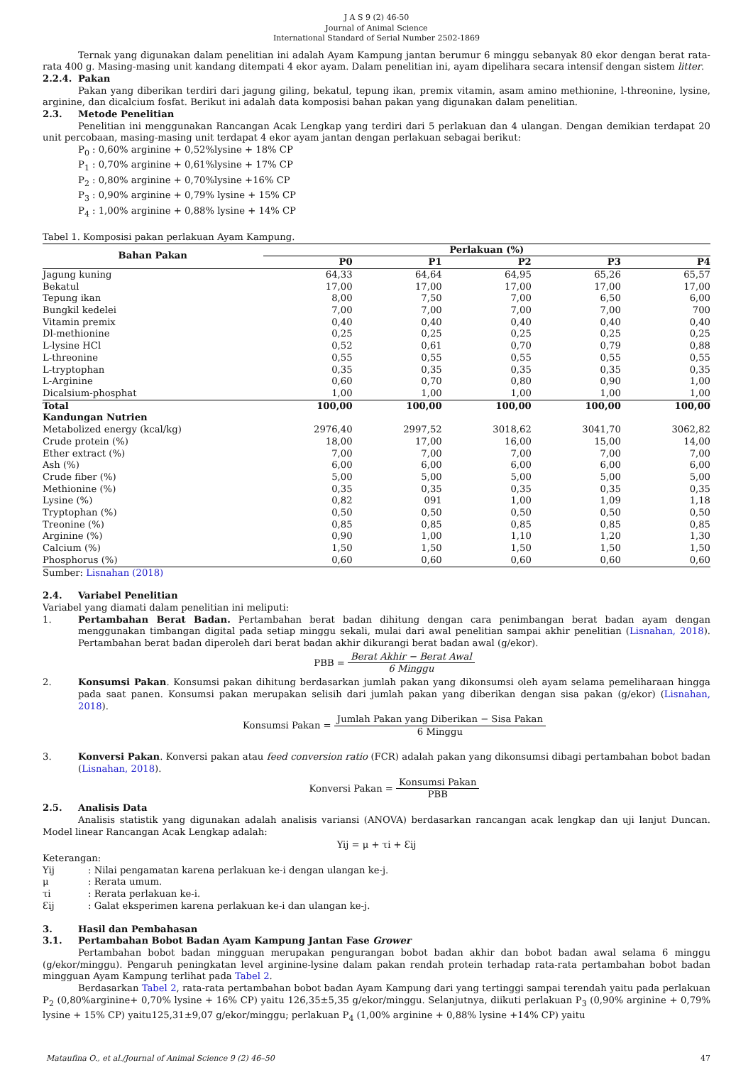J A S 9 (2) 46-50
Journal of Animal Science
International Standard of Serial Number 2502-1869
Ternak yang digunakan dalam penelitian ini adalah Ayam Kampung jantan berumur 6 minggu sebanyak 80 ekor dengan berat rata-rata 400 g. Masing-masing unit kandang ditempati 4 ekor ayam. Dalam penelitian ini, ayam dipelihara secara intensif dengan sistem litter.
2.2.4. Pakan
Pakan yang diberikan terdiri dari jagung giling, bekatul, tepung ikan, premix vitamin, asam amino methionine, l-threonine, lysine, arginine, dan dicalcium fosfat. Berikut ini adalah data komposisi bahan pakan yang digunakan dalam penelitian.
2.3. Metode Penelitian
Penelitian ini menggunakan Rancangan Acak Lengkap yang terdiri dari 5 perlakuan dan 4 ulangan. Dengan demikian terdapat 20 unit percobaan, masing-masing unit terdapat 4 ekor ayam jantan dengan perlakuan sebagai berikut:
P<sub>0</sub> : 0,60% arginine + 0,52%lysine + 18% CP
P<sub>1</sub> : 0,70% arginine + 0,61%lysine + 17% CP
P<sub>2</sub> : 0,80% arginine + 0,70%lysine +16% CP
P<sub>3</sub> : 0,90% arginine + 0,79% lysine + 15% CP
P<sub>4</sub> : 1,00% arginine + 0,88% lysine + 14% CP
Tabel 1. Komposisi pakan perlakuan Ayam Kampung.
| Bahan Pakan | Perlakuan (%) | | | | |
| --- | --- | --- | --- | --- | --- |
| | P0 | P1 | P2 | P3 | P4 |
| Jagung kuning | 64,33 | 64,64 | 64,95 | 65,26 | 65,57 |
| Bekatul | 17,00 | 17,00 | 17,00 | 17,00 | 17,00 |
| Tepung ikan | 8,00 | 7,50 | 7,00 | 6,50 | 6,00 |
| Bungkil kedelei | 7,00 | 7,00 | 7,00 | 7,00 | 700 |
| Vitamin premix | 0,40 | 0,40 | 0,40 | 0,40 | 0,40 |
| Dl-methionine | 0,25 | 0,25 | 0,25 | 0,25 | 0,25 |
| L-lysine HCl | 0,52 | 0,61 | 0,70 | 0,79 | 0,88 |
| L-threonine | 0,55 | 0,55 | 0,55 | 0,55 | 0,55 |
| L-tryptophan | 0,35 | 0,35 | 0,35 | 0,35 | 0,35 |
| L-Arginine | 0,60 | 0,70 | 0,80 | 0,90 | 1,00 |
| Dicalsium-phosphat | 1,00 | 1,00 | 1,00 | 1,00 | 1,00 |
| Total | 100,00 | 100,00 | 100,00 | 100,00 | 100,00 |
| Kandungan Nutrien | | | | | |
| Metabolized energy (kcal/kg) | 2976,40 | 2997,52 | 3018,62 | 3041,70 | 3062,82 |
| Crude protein (%) | 18,00 | 17,00 | 16,00 | 15,00 | 14,00 |
| Ether extract (%) | 7,00 | 7,00 | 7,00 | 7,00 | 7,00 |
| Ash (%) | 6,00 | 6,00 | 6,00 | 6,00 | 6,00 |
| Crude fiber (%) | 5,00 | 5,00 | 5,00 | 5,00 | 5,00 |
| Methionine (%) | 0,35 | 0,35 | 0,35 | 0,35 | 0,35 |
| Lysine (%) | 0,82 | 091 | 1,00 | 1,09 | 1,18 |
| Tryptophan (%) | 0,50 | 0,50 | 0,50 | 0,50 | 0,50 |
| Treonine (%) | 0,85 | 0,85 | 0,85 | 0,85 | 0,85 |
| Arginine (%) | 0,90 | 1,00 | 1,10 | 1,20 | 1,30 |
| Calcium (%) | 1,50 | 1,50 | 1,50 | 1,50 | 1,50 |
| Phosphorus (%) | 0,60 | 0,60 | 0,60 | 0,60 | 0,60 |
Sumber: Lisnahan (2018)
2.4. Variabel Penelitian
Variabel yang diamati dalam penelitian ini meliputi:
1. Pertambahan Berat Badan. Pertambahan berat badan dihitung dengan cara penimbangan berat badan ayam dengan menggunakan timbangan digital pada setiap minggu sekali, mulai dari awal penelitian sampai akhir penelitian (Lisnahan, 2018). Pertambahan berat badan diperoleh dari berat badan akhir dikurangi berat badan awal (g/ekor).
PBB = Berat Akhir − Berat Awal 6 Minggu
2. Konsumsi Pakan. Konsumsi pakan dihitung berdasarkan jumlah pakan yang dikonsumsi oleh ayam selama pemeliharaan hingga pada saat panen. Konsumsi pakan merupakan selisih dari jumlah pakan yang diberikan dengan sisa pakan (g/ekor) (Lisnahan, 2018).
Konsumsi Pakan = Jumlah Pakan yang Diberikan − Sisa Pakan 6 Minggu
3. Konversi Pakan. Konversi pakan atau feed conversion ratio (FCR) adalah pakan yang dikonsumsi dibagi pertambahan bobot badan (Lisnahan, 2018).
Konversi Pakan = Konsumsi Pakan PBB
2.5. Analisis Data
Analisis statistik yang digunakan adalah analisis variansi (ANOVA) berdasarkan rancangan acak lengkap dan uji lanjut Duncan. Model linear Rancangan Acak Lengkap adalah:
Yij = μ + τi + Ɛij
Keterangan:
Yij: Nilai pengamatan karena perlakuan ke-i dengan ulangan ke-j.
μ: Rerata umum.
τi: Rerata perlakuan ke-i.
Ɛij: Galat eksperimen karena perlakuan ke-i dan ulangan ke-j.
3. Hasil dan Pembahasan
3.1. Pertambahan Bobot Badan Ayam Kampung Jantan Fase Grower
Pertambahan bobot badan mingguan merupakan pengurangan bobot badan akhir dan bobot badan awal selama 6 minggu (g/ekor/minggu). Pengaruh peningkatan level arginine-lysine dalam pakan rendah protein terhadap rata-rata pertambahan bobot badan mingguan Ayam Kampung terlihat pada Tabel 2.
Berdasarkan Tabel 2, rata-rata pertambahan bobot badan Ayam Kampung dari yang tertinggi sampai terendah yaitu pada perlakuan P<sub>2</sub> (0,80%arginine+ 0,70% lysine + 16% CP) yaitu 126,35±5,35 g/ekor/minggu. Selanjutnya, diikuti perlakuan P<sub>3</sub> (0,90% arginine + 0,79% lysine + 15% CP) yaitu125,31±9,07 g/ekor/minggu; perlakuan P<sub>4</sub> (1,00% arginine + 0,88% lysine +14% CP) yaitu
Mataufina O., et al./Journal of Animal Science 9 (2) 46–50 47